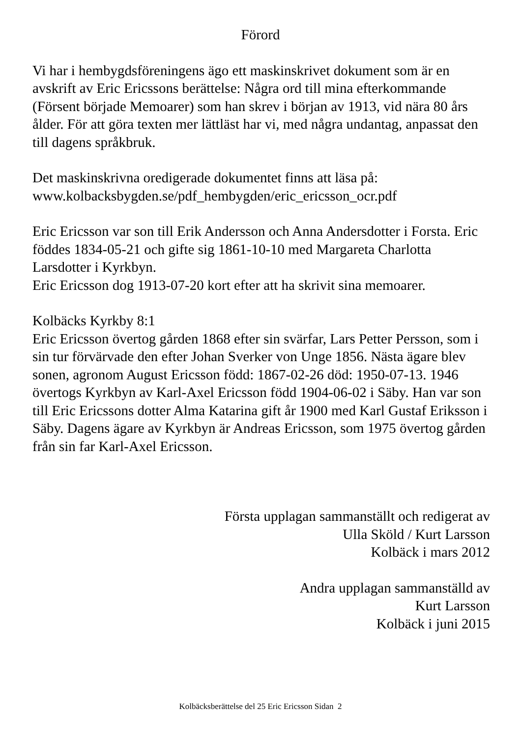Förord
Vi har i hembygdsföreningens ägo ett maskinskrivet dokument som är en avskrift av Eric Ericssons berättelse: Några ord till mina efterkommande (Försent började Memoarer) som han skrev i början av 1913, vid nära 80 års ålder. För att göra texten mer lättläst har vi, med några undantag, anpassat den till dagens språkbruk.
Det maskinskrivna oredigerade dokumentet finns att läsa på:
www.kolbacksbygden.se/pdf_hembygden/eric_ericsson_ocr.pdf
Eric Ericsson var son till Erik Andersson och Anna Andersdotter i Forsta. Eric föddes 1834-05-21 och gifte sig 1861-10-10 med Margareta Charlotta Larsdotter i Kyrkbyn.
Eric Ericsson dog 1913-07-20 kort efter att ha skrivit sina memoarer.
Kolbäcks Kyrkby 8:1
Eric Ericsson övertog gården 1868 efter sin svärfar, Lars Petter Persson, som i sin tur förvärvade den efter Johan Sverker von Unge 1856. Nästa ägare blev sonen, agronom August Ericsson född: 1867-02-26 död: 1950-07-13. 1946 övertogs Kyrkbyn av Karl-Axel Ericsson född 1904-06-02 i Säby. Han var son till Eric Ericssons dotter Alma Katarina gift år 1900 med Karl Gustaf Eriksson i Säby. Dagens ägare av Kyrkbyn är Andreas Ericsson, som 1975 övertog gården från sin far Karl-Axel Ericsson.
Första upplagan sammanställt och redigerat av
Ulla Sköld / Kurt Larsson
Kolbäck i mars 2012
Andra upplagan sammanställd av
Kurt Larsson
Kolbäck i juni 2015
Kolbäcksberättelse del 25 Eric Ericsson Sidan 2